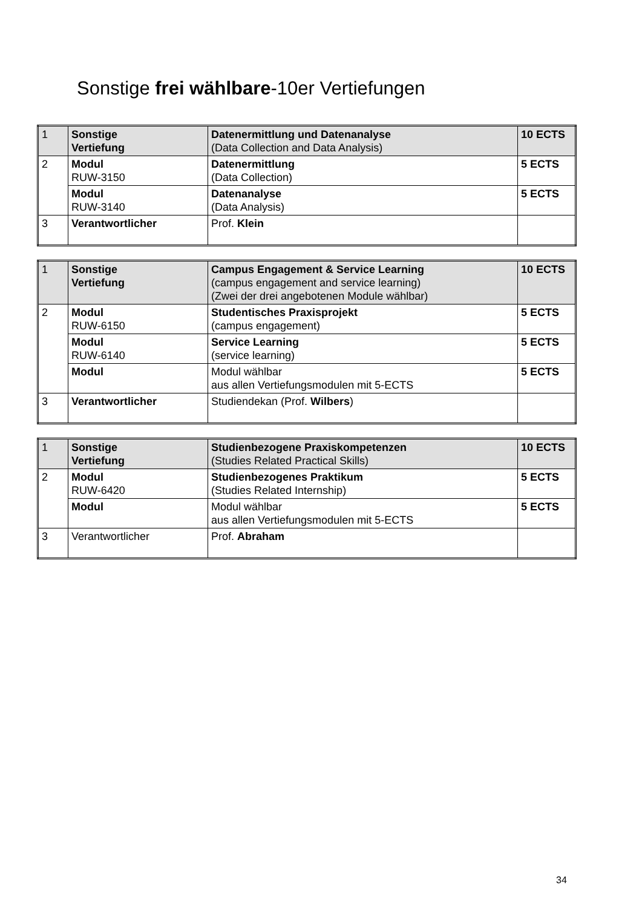Sonstige frei wählbare-10er Vertiefungen
| 1 | Sonstige Vertiefung | Datenermittlung und Datenanalyse (Data Collection and Data Analysis) | 10 ECTS |
| 2 | Modul RUW-3150 | Datenermittlung (Data Collection) | 5 ECTS |
| | Modul RUW-3140 | Datenanalyse (Data Analysis) | 5 ECTS |
| 3 | Verantwortlicher | Prof. Klein | |
| 1 | Sonstige Vertiefung | Campus Engagement & Service Learning (campus engagement and service learning) (Zwei der drei angebotenen Module wählbar) | 10 ECTS |
| 2 | Modul RUW-6150 | Studentisches Praxisprojekt (campus engagement) | 5 ECTS |
| | Modul RUW-6140 | Service Learning (service learning) | 5 ECTS |
| | Modul | Modul wählbar aus allen Vertiefungsmodulen mit 5-ECTS | 5 ECTS |
| 3 | Verantwortlicher | Studiendekan (Prof. Wilbers ) | |
| 1 | Sonstige Vertiefung | Studienbezogene Praxiskompetenzen (Studies Related Practical Skills) | 10 ECTS |
| 2 | Modul RUW-6420 | Studienbezogenes Praktikum (Studies Related Internship) | 5 ECTS |
| | Modul | Modul wählbar aus allen Vertiefungsmodulen mit 5-ECTS | 5 ECTS |
| 3 | Verantwortlicher | Prof. Abraham | |
34